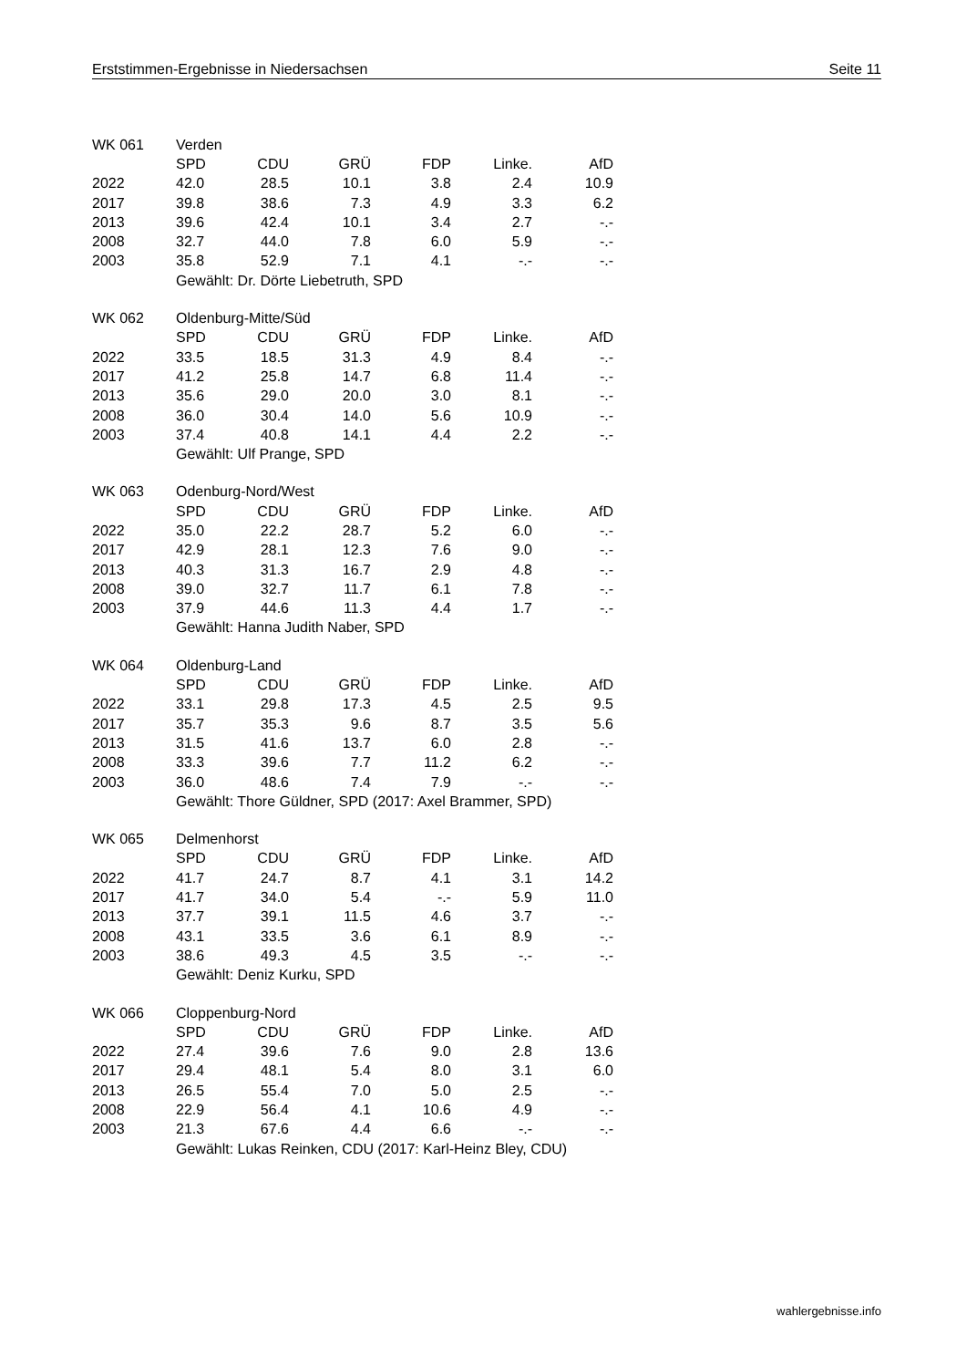Erststimmen-Ergebnisse in Niedersachsen Seite 11
| WK 061 | Verden | | | | | |
| | SPD | CDU | GRÜ | FDP | Linke. | AfD |
| 2022 | 42.0 | 28.5 | 10.1 | 3.8 | 2.4 | 10.9 |
| 2017 | 39.8 | 38.6 | 7.3 | 4.9 | 3.3 | 6.2 |
| 2013 | 39.6 | 42.4 | 10.1 | 3.4 | 2.7 | -.- |
| 2008 | 32.7 | 44.0 | 7.8 | 6.0 | 5.9 | -.- |
| 2003 | 35.8 | 52.9 | 7.1 | 4.1 | -.- | -.- |
| | Gewählt: Dr. Dörte Liebetruth, SPD | | | | | |
| WK 062 | Oldenburg-Mitte/Süd | | | | | |
| | SPD | CDU | GRÜ | FDP | Linke. | AfD |
| 2022 | 33.5 | 18.5 | 31.3 | 4.9 | 8.4 | -.- |
| 2017 | 41.2 | 25.8 | 14.7 | 6.8 | 11.4 | -.- |
| 2013 | 35.6 | 29.0 | 20.0 | 3.0 | 8.1 | -.- |
| 2008 | 36.0 | 30.4 | 14.0 | 5.6 | 10.9 | -.- |
| 2003 | 37.4 | 40.8 | 14.1 | 4.4 | 2.2 | -.- |
| | Gewählt: Ulf Prange, SPD | | | | | |
| WK 063 | Odenburg-Nord/West | | | | | |
| | SPD | CDU | GRÜ | FDP | Linke. | AfD |
| 2022 | 35.0 | 22.2 | 28.7 | 5.2 | 6.0 | -.- |
| 2017 | 42.9 | 28.1 | 12.3 | 7.6 | 9.0 | -.- |
| 2013 | 40.3 | 31.3 | 16.7 | 2.9 | 4.8 | -.- |
| 2008 | 39.0 | 32.7 | 11.7 | 6.1 | 7.8 | -.- |
| 2003 | 37.9 | 44.6 | 11.3 | 4.4 | 1.7 | -.- |
| | Gewählt: Hanna Judith Naber, SPD | | | | | |
| WK 064 | Oldenburg-Land | | | | | |
| | SPD | CDU | GRÜ | FDP | Linke. | AfD |
| 2022 | 33.1 | 29.8 | 17.3 | 4.5 | 2.5 | 9.5 |
| 2017 | 35.7 | 35.3 | 9.6 | 8.7 | 3.5 | 5.6 |
| 2013 | 31.5 | 41.6 | 13.7 | 6.0 | 2.8 | -.- |
| 2008 | 33.3 | 39.6 | 7.7 | 11.2 | 6.2 | -.- |
| 2003 | 36.0 | 48.6 | 7.4 | 7.9 | -.- | -.- |
| | Gewählt: Thore Güldner, SPD (2017: Axel Brammer, SPD) | | | | | |
| WK 065 | Delmenhorst | | | | | |
| | SPD | CDU | GRÜ | FDP | Linke. | AfD |
| 2022 | 41.7 | 24.7 | 8.7 | 4.1 | 3.1 | 14.2 |
| 2017 | 41.7 | 34.0 | 5.4 | -.- | 5.9 | 11.0 |
| 2013 | 37.7 | 39.1 | 11.5 | 4.6 | 3.7 | -.- |
| 2008 | 43.1 | 33.5 | 3.6 | 6.1 | 8.9 | -.- |
| 2003 | 38.6 | 49.3 | 4.5 | 3.5 | -.- | -.- |
| | Gewählt: Deniz Kurku, SPD | | | | | |
| WK 066 | Cloppenburg-Nord | | | | | |
| | SPD | CDU | GRÜ | FDP | Linke. | AfD |
| 2022 | 27.4 | 39.6 | 7.6 | 9.0 | 2.8 | 13.6 |
| 2017 | 29.4 | 48.1 | 5.4 | 8.0 | 3.1 | 6.0 |
| 2013 | 26.5 | 55.4 | 7.0 | 5.0 | 2.5 | -.- |
| 2008 | 22.9 | 56.4 | 4.1 | 10.6 | 4.9 | -.- |
| 2003 | 21.3 | 67.6 | 4.4 | 6.6 | -.- | -.- |
| | Gewählt: Lukas Reinken, CDU (2017: Karl-Heinz Bley, CDU) | | | | | |
wahlergebnisse.info